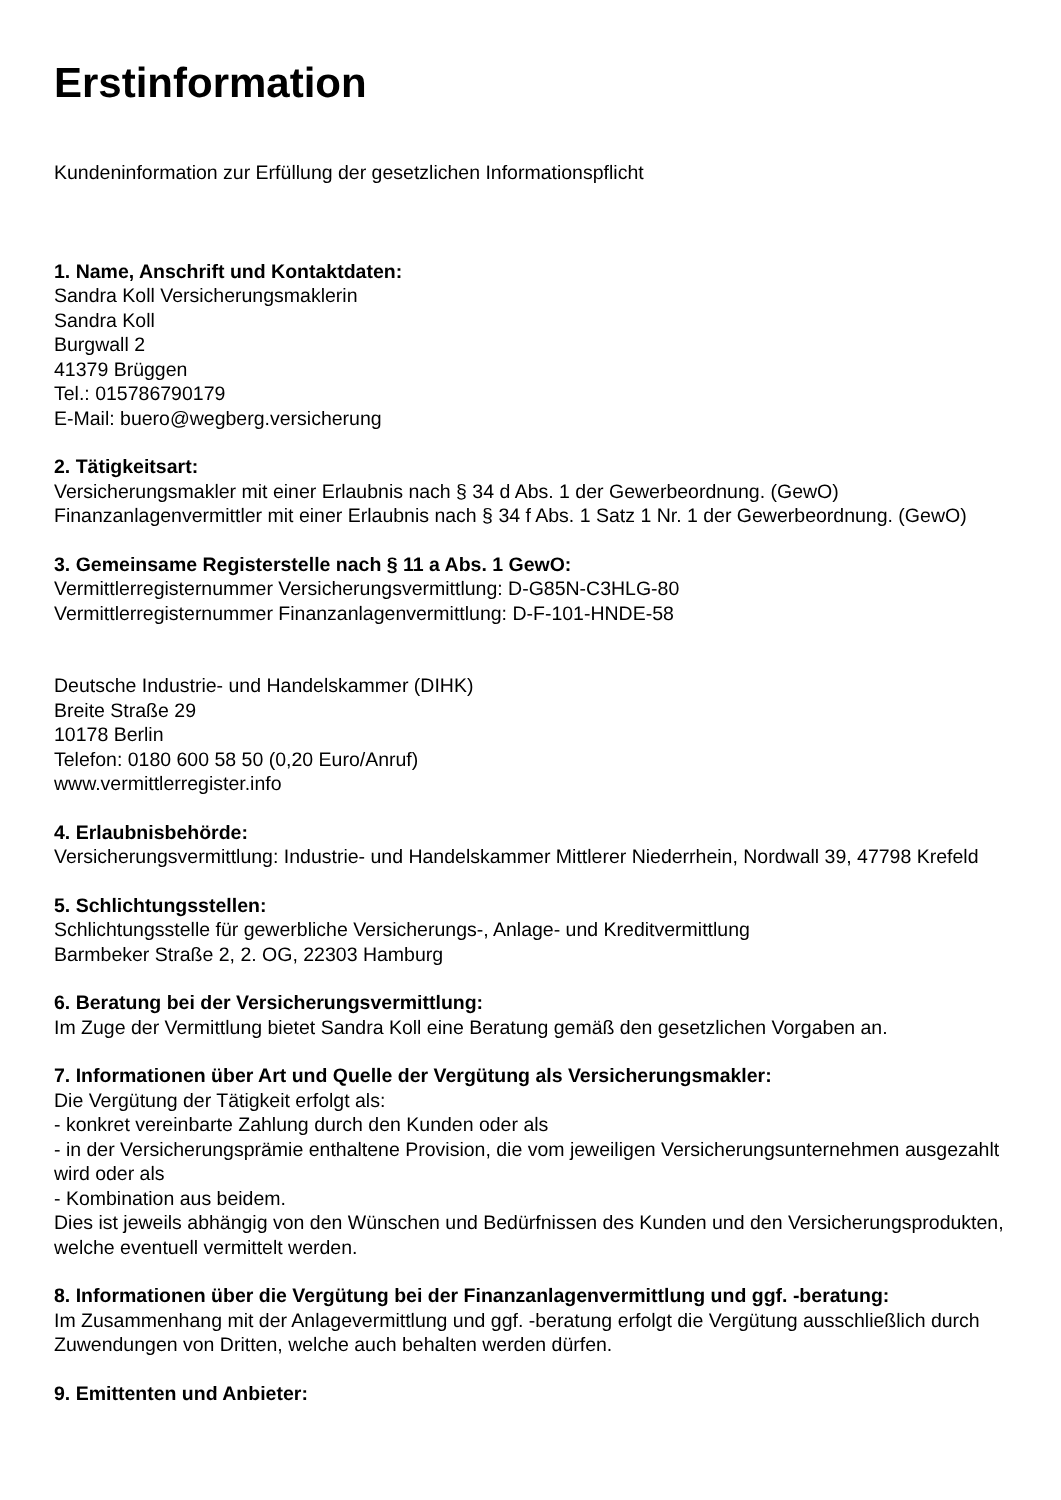Erstinformation
Kundeninformation zur Erfüllung der gesetzlichen Informationspflicht
1. Name, Anschrift und Kontaktdaten:
Sandra Koll Versicherungsmaklerin
Sandra Koll
Burgwall 2
41379 Brüggen
Tel.: 015786790179
E-Mail: buero@wegberg.versicherung
2. Tätigkeitsart:
Versicherungsmakler mit einer Erlaubnis nach § 34 d Abs. 1 der Gewerbeordnung. (GewO)
Finanzanlagenvermittler mit einer Erlaubnis nach § 34 f Abs. 1 Satz 1 Nr. 1 der Gewerbeordnung. (GewO)
3. Gemeinsame Registerstelle nach § 11 a Abs. 1 GewO:
Vermittlerregisternummer Versicherungsvermittlung: D-G85N-C3HLG-80
Vermittlerregisternummer Finanzanlagenvermittlung: D-F-101-HNDE-58
Deutsche Industrie- und Handelskammer (DIHK)
Breite Straße 29
10178 Berlin
Telefon: 0180 600 58 50 (0,20 Euro/Anruf)
www.vermittlerregister.info
4. Erlaubnisbehörde:
Versicherungsvermittlung: Industrie- und Handelskammer Mittlerer Niederrhein, Nordwall 39, 47798 Krefeld
5. Schlichtungsstellen:
Schlichtungsstelle für gewerbliche Versicherungs-, Anlage- und Kreditvermittlung
Barmbeker Straße 2, 2. OG, 22303 Hamburg
6. Beratung bei der Versicherungsvermittlung:
Im Zuge der Vermittlung bietet Sandra Koll eine Beratung gemäß den gesetzlichen Vorgaben an.
7. Informationen über Art und Quelle der Vergütung als Versicherungsmakler:
Die Vergütung der Tätigkeit erfolgt als:
- konkret vereinbarte Zahlung durch den Kunden oder als
- in der Versicherungsprämie enthaltene Provision, die vom jeweiligen Versicherungsunternehmen ausgezahlt wird oder als
- Kombination aus beidem.
Dies ist jeweils abhängig von den Wünschen und Bedürfnissen des Kunden und den Versicherungsprodukten, welche eventuell vermittelt werden.
8. Informationen über die Vergütung bei der Finanzanlagenvermittlung und ggf. -beratung:
Im Zusammenhang mit der Anlagevermittlung und ggf. -beratung erfolgt die Vergütung ausschließlich durch Zuwendungen von Dritten, welche auch behalten werden dürfen.
9. Emittenten und Anbieter: